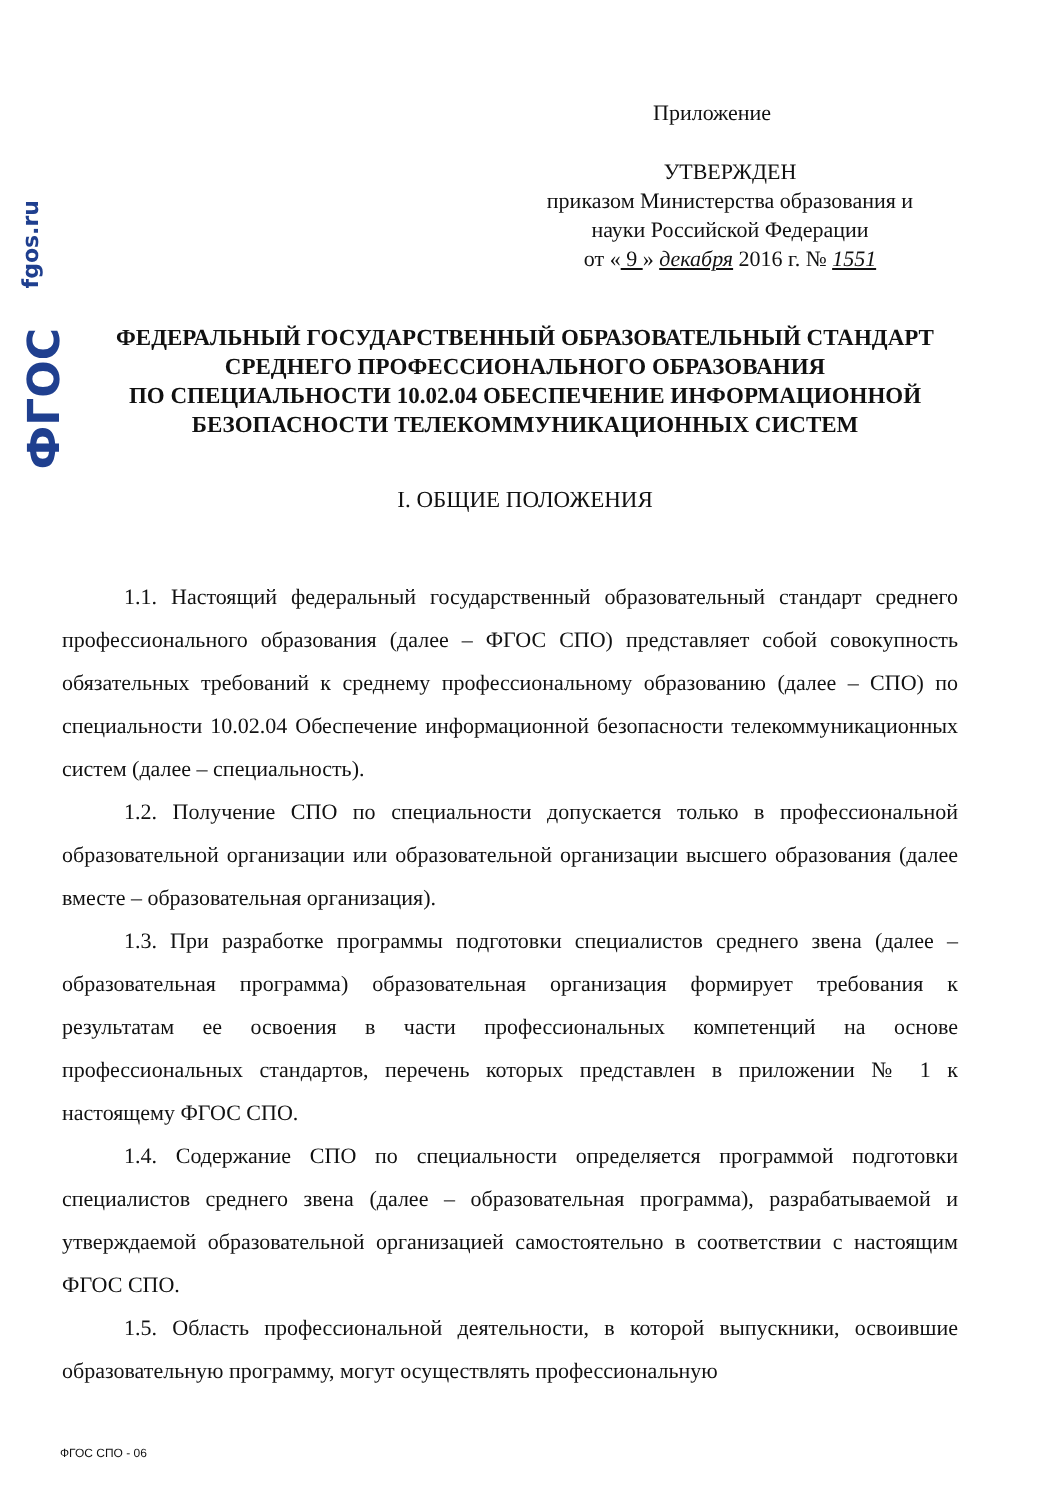fgos.ru
ФГОС
Приложение
УТВЕРЖДЕН
приказом Министерства образования и
науки Российской Федерации
от « 9 » декабря 2016 г. № 1551
ФЕДЕРАЛЬНЫЙ ГОСУДАРСТВЕННЫЙ ОБРАЗОВАТЕЛЬНЫЙ СТАНДАРТ
СРЕДНЕГО ПРОФЕССИОНАЛЬНОГО ОБРАЗОВАНИЯ
ПО СПЕЦИАЛЬНОСТИ 10.02.04 ОБЕСПЕЧЕНИЕ ИНФОРМАЦИОННОЙ
БЕЗОПАСНОСТИ ТЕЛЕКОММУНИКАЦИОННЫХ СИСТЕМ
I. ОБЩИЕ ПОЛОЖЕНИЯ
1.1. Настоящий федеральный государственный образовательный стандарт среднего профессионального образования (далее – ФГОС СПО) представляет собой совокупность обязательных требований к среднему профессиональному образованию (далее – СПО) по специальности 10.02.04 Обеспечение информационной безопасности телекоммуникационных систем (далее – специальность).
1.2. Получение СПО по специальности допускается только в профессиональной образовательной организации или образовательной организации высшего образования (далее вместе – образовательная организация).
1.3. При разработке программы подготовки специалистов среднего звена (далее – образовательная программа) образовательная организация формирует требования к результатам ее освоения в части профессиональных компетенций на основе профессиональных стандартов, перечень которых представлен в приложении № 1 к настоящему ФГОС СПО.
1.4. Содержание СПО по специальности определяется программой подготовки специалистов среднего звена (далее – образовательная программа), разрабатываемой и утверждаемой образовательной организацией самостоятельно в соответствии с настоящим ФГОС СПО.
1.5. Область профессиональной деятельности, в которой выпускники, освоившие образовательную программу, могут осуществлять профессиональную
ФГОС СПО - 06